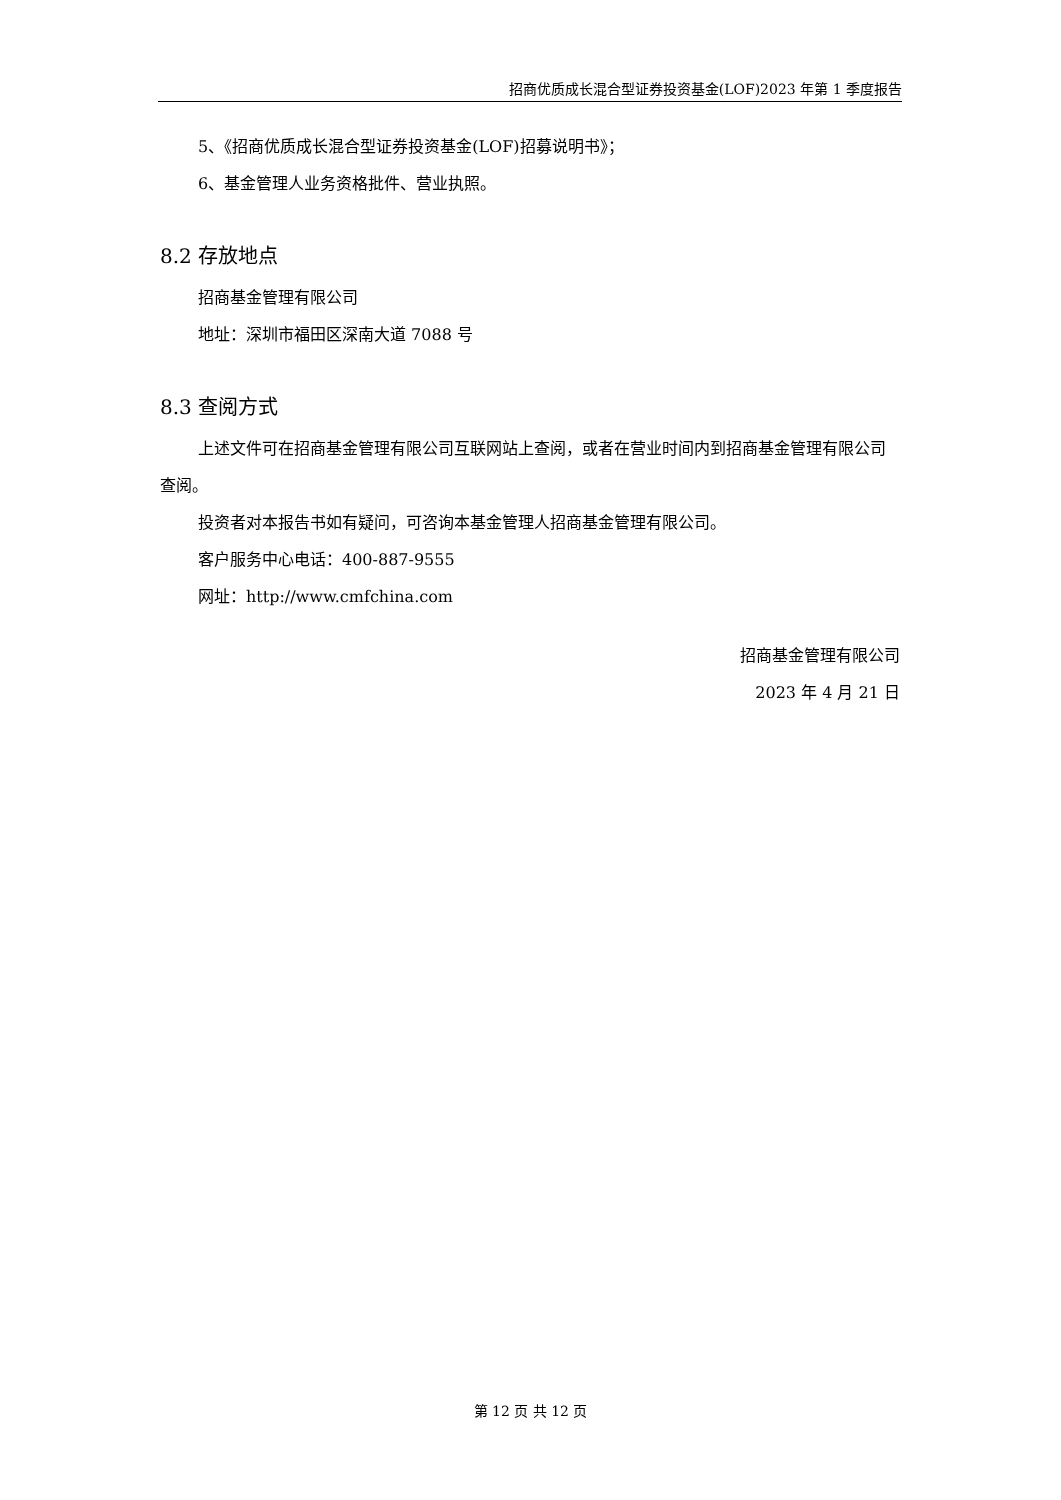招商优质成长混合型证券投资基金(LOF)2023 年第 1 季度报告
5、《招商优质成长混合型证券投资基金(LOF)招募说明书》；
6、基金管理人业务资格批件、营业执照。
8.2 存放地点
招商基金管理有限公司
地址：深圳市福田区深南大道 7088 号
8.3 查阅方式
上述文件可在招商基金管理有限公司互联网站上查阅，或者在营业时间内到招商基金管理有限公司查阅。
投资者对本报告书如有疑问，可咨询本基金管理人招商基金管理有限公司。
客户服务中心电话：400-887-9555
网址：http://www.cmfchina.com
招商基金管理有限公司
2023 年 4 月 21 日
第 12 页 共 12 页